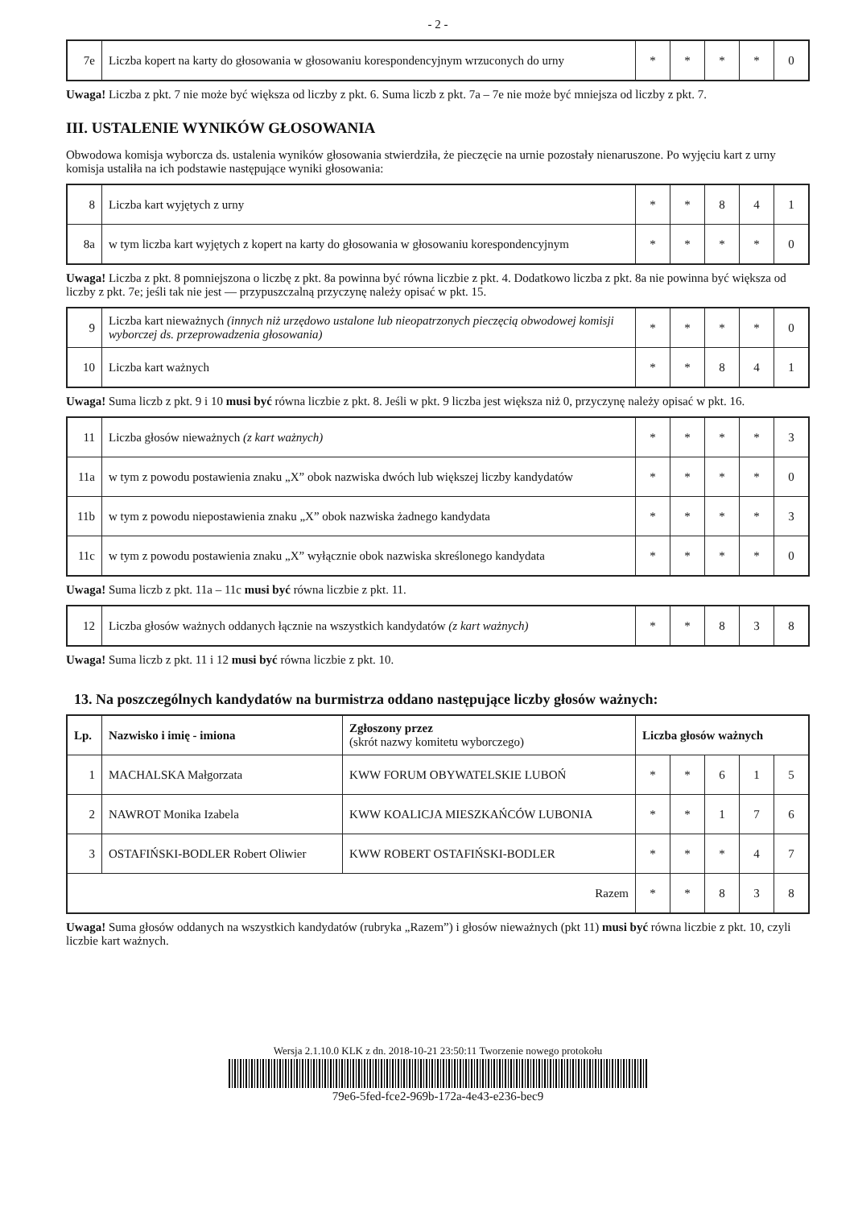- 2 -
| 7e | Liczba kopert na karty do głosowania w głosowaniu korespondencyjnym wrzuconych do urny | * | * | * | * | 0 |
Uwaga! Liczba z pkt. 7 nie może być większa od liczby z pkt. 6. Suma liczb z pkt. 7a – 7e nie może być mniejsza od liczby z pkt. 7.
III. USTALENIE WYNIKÓW GŁOSOWANIA
Obwodowa komisja wyborcza ds. ustalenia wyników głosowania stwierdziła, że pieczęcie na urnie pozostały nienaruszone. Po wyjęciu kart z urny komisja ustaliła na ich podstawie następujące wyniki głosowania:
| 8 | Liczba kart wyjętych z urny | * | * | 8 | 4 | 1 |
| 8a | w tym liczba kart wyjętych z kopert na karty do głosowania w głosowaniu korespondencyjnym | * | * | * | * | 0 |
Uwaga! Liczba z pkt. 8 pomniejszona o liczbę z pkt. 8a powinna być równa liczbie z pkt. 4. Dodatkowo liczba z pkt. 8a nie powinna być większa od liczby z pkt. 7e; jeśli tak nie jest — przypuszczalną przyczynę należy opisać w pkt. 15.
| 9 | Liczba kart nieważnych (innych niż urzędowo ustalone lub nieopatrzonych pieczęcią obwodowej komisji wyborczej ds. przeprowadzenia głosowania) | * | * | * | * | 0 |
| 10 | Liczba kart ważnych | * | * | 8 | 4 | 1 |
Uwaga! Suma liczb z pkt. 9 i 10 musi być równa liczbie z pkt. 8. Jeśli w pkt. 9 liczba jest większa niż 0, przyczynę należy opisać w pkt. 16.
| 11 | Liczba głosów nieważnych (z kart ważnych) | * | * | * | * | 3 |
| 11a | w tym z powodu postawienia znaku „X” obok nazwiska dwóch lub większej liczby kandydatów | * | * | * | * | 0 |
| 11b | w tym z powodu niepostawienia znaku „X” obok nazwiska żadnego kandydata | * | * | * | * | 3 |
| 11c | w tym z powodu postawienia znaku „X” wyłącznie obok nazwiska skreślonego kandydata | * | * | * | * | 0 |
Uwaga! Suma liczb z pkt. 11a – 11c musi być równa liczbie z pkt. 11.
| 12 | Liczba głosów ważnych oddanych łącznie na wszystkich kandydatów (z kart ważnych) | * | * | 8 | 3 | 8 |
Uwaga! Suma liczb z pkt. 11 i 12 musi być równa liczbie z pkt. 10.
13. Na poszczególnych kandydatów na burmistrza oddano następujące liczby głosów ważnych:
| Lp. | Nazwisko i imię - imiona | Zgłoszony przez (skrót nazwy komitetu wyborczego) | Liczba głosów ważnych | | | | |
| --- | --- | --- | --- | --- | --- | --- | --- |
| 1 | MACHALSKA Małgorzata | KWW FORUM OBYWATELSKIE LUBOŃ | * | * | 6 | 1 | 5 |
| 2 | NAWROT Monika Izabela | KWW KOALICJA MIESZKAŃCÓW LUBONIA | * | * | 1 | 7 | 6 |
| 3 | OSTAFIŃSKI-BODLER Robert Oliwier | KWW ROBERT OSTAFIŃSKI-BODLER | * | * | * | 4 | 7 |
| Razem | | | * | * | 8 | 3 | 8 |
Uwaga! Suma głosów oddanych na wszystkich kandydatów (rubryka „Razem”) i głosów nieważnych (pkt 11) musi być równa liczbie z pkt. 10, czyli liczbie kart ważnych.
Wersja 2.1.10.0 KLK z dn. 2018-10-21 23:50:11 Tworzenie nowego protokołu
79e6-5fed-fce2-969b-172a-4e43-e236-bec9